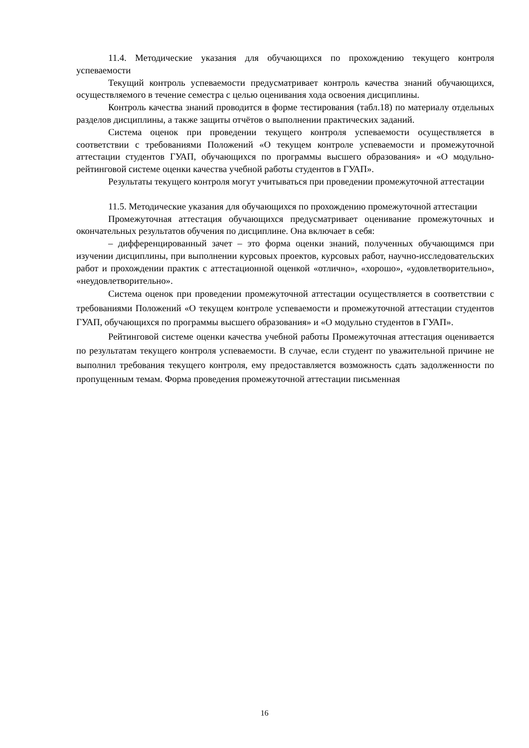11.4. Методические указания для обучающихся по прохождению текущего контроля успеваемости
Текущий контроль успеваемости предусматривает контроль качества знаний обучающихся, осуществляемого в течение семестра с целью оценивания хода освоения дисциплины.
Контроль качества знаний проводится в форме тестирования (табл.18) по материалу отдельных разделов дисциплины, а также защиты отчётов о выполнении практических заданий.
Система оценок при проведении текущего контроля успеваемости осуществляется в соответствии с требованиями Положений «О текущем контроле успеваемости и промежуточной аттестации студентов ГУАП, обучающихся по программы высшего образования» и «О модульно-рейтинговой системе оценки качества учебной работы студентов в ГУАП».
Результаты текущего контроля могут учитываться при проведении промежуточной аттестации
11.5. Методические указания для обучающихся по прохождению промежуточной аттестации
Промежуточная аттестация обучающихся предусматривает оценивание промежуточных и окончательных результатов обучения по дисциплине. Она включает в себя:
– дифференцированный зачет – это форма оценки знаний, полученных обучающимся при изучении дисциплины, при выполнении курсовых проектов, курсовых работ, научно-исследовательских работ и прохождении практик с аттестационной оценкой «отлично», «хорошо», «удовлетворительно», «неудовлетворительно».
Система оценок при проведении промежуточной аттестации осуществляется в соответствии с требованиями Положений «О текущем контроле успеваемости и промежуточной аттестации студентов ГУАП, обучающихся по программы высшего образования» и «О модульно студентов в ГУАП».
Рейтинговой системе оценки качества учебной работы Промежуточная аттестация оценивается по результатам текущего контроля успеваемости. В случае, если студент по уважительной причине не выполнил требования текущего контроля, ему предоставляется возможность сдать задолженности по пропущенным темам. Форма проведения промежуточной аттестации письменная
16